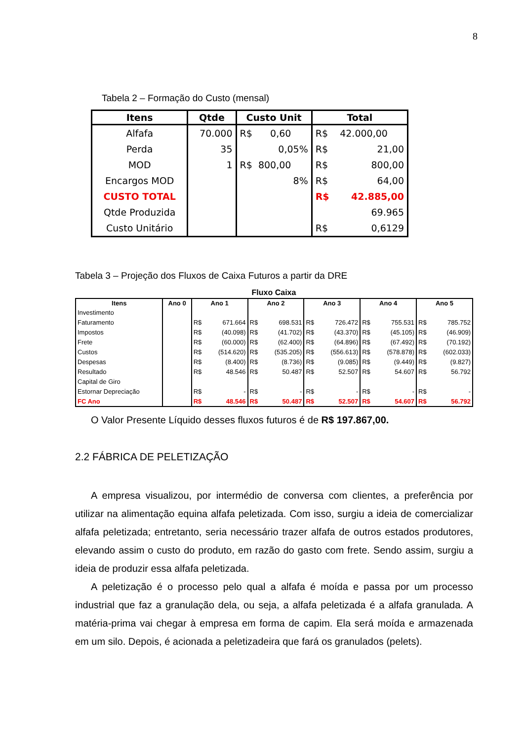8
Tabela 2 – Formação do Custo (mensal)
| Itens | Qtde | Custo Unit | Total |
| --- | --- | --- | --- |
| Alfafa | 70.000 | R$ 0,60 | R$ 42.000,00 |
| Perda | 35 | 0,05% | R$ 21,00 |
| MOD | 1 | R$ 800,00 | R$ 800,00 |
| Encargos MOD | | 8% | R$ 64,00 |
| CUSTO TOTAL | | | R$ 42.885,00 |
| Qtde Produzida | | | 69.965 |
| Custo Unitário | | | R$ 0,6129 |
Tabela 3 – Projeção dos Fluxos de Caixa Futuros a partir da DRE
Fluxo Caixa
| Itens | Ano 0 | Ano 1 | | Ano 2 | | Ano 3 | | Ano 4 | | Ano 5 | |
| --- | --- | --- | --- | --- | --- | --- | --- | --- | --- | --- | --- |
| Investimento | | | | | | | | | | | |
| Faturamento | | R$ | 671.664 | R$ | 698.531 | R$ | 726.472 | R$ | 755.531 | R$ | 785.752 |
| Impostos | | R$ | (40.098) | R$ | (41.702) | R$ | (43.370) | R$ | (45.105) | R$ | (46.909) |
| Frete | | R$ | (60.000) | R$ | (62.400) | R$ | (64.896) | R$ | (67.492) | R$ | (70.192) |
| Custos | | R$ | (514.620) | R$ | (535.205) | R$ | (556.613) | R$ | (578.878) | R$ | (602.033) |
| Despesas | | R$ | (8.400) | R$ | (8.736) | R$ | (9.085) | R$ | (9.449) | R$ | (9.827) |
| Resultado | | R$ | 48.546 | R$ | 50.487 | R$ | 52.507 | R$ | 54.607 | R$ | 56.792 |
| Capital de Giro | | | | | | | | | | | |
| Estornar Depreciação | | R$ | - | R$ | - | R$ | - | R$ | - | R$ | - |
| FC Ano | | R$ | 48.546 | R$ | 50.487 | R$ | 52.507 | R$ | 54.607 | R$ | 56.792 |
O Valor Presente Líquido desses fluxos futuros é de R$ 197.867,00.
2.2 FÁBRICA DE PELETIZAÇÃO
A empresa visualizou, por intermédio de conversa com clientes, a preferência por utilizar na alimentação equina alfafa peletizada. Com isso, surgiu a ideia de comercializar alfafa peletizada; entretanto, seria necessário trazer alfafa de outros estados produtores, elevando assim o custo do produto, em razão do gasto com frete. Sendo assim, surgiu a ideia de produzir essa alfafa peletizada.
A peletização é o processo pelo qual a alfafa é moída e passa por um processo industrial que faz a granulação dela, ou seja, a alfafa peletizada é a alfafa granulada. A matéria-prima vai chegar à empresa em forma de capim. Ela será moída e armazenada em um silo. Depois, é acionada a peletizadeira que fará os granulados (pelets).